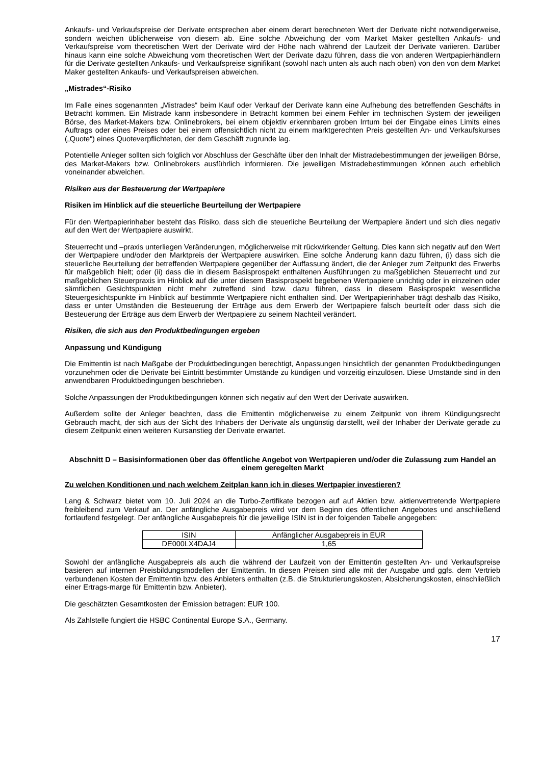Ankaufs- und Verkaufspreise der Derivate entsprechen aber einem derart berechneten Wert der Derivate nicht notwendigerweise, sondern weichen üblicherweise von diesem ab. Eine solche Abweichung der vom Market Maker gestellten Ankaufs- und Verkaufspreise vom theoretischen Wert der Derivate wird der Höhe nach während der Laufzeit der Derivate variieren. Darüber hinaus kann eine solche Abweichung vom theoretischen Wert der Derivate dazu führen, dass die von anderen Wertpapierhändlern für die Derivate gestellten Ankaufs- und Verkaufspreise signifikant (sowohl nach unten als auch nach oben) von den von dem Market Maker gestellten Ankaufs- und Verkaufspreisen abweichen.
„Mistrades“-Risiko
Im Falle eines sogenannten „Mistrades“ beim Kauf oder Verkauf der Derivate kann eine Aufhebung des betreffenden Geschäfts in Betracht kommen. Ein Mistrade kann insbesondere in Betracht kommen bei einem Fehler im technischen System der jeweiligen Börse, des Market-Makers bzw. Onlinebrokers, bei einem objektiv erkennbaren groben Irrtum bei der Eingabe eines Limits eines Auftrags oder eines Preises oder bei einem offensichtlich nicht zu einem marktgerechten Preis gestellten An- und Verkaufskurses („Quote“) eines Quoteverpflichteten, der dem Geschäft zugrunde lag.
Potentielle Anleger sollten sich folglich vor Abschluss der Geschäfte über den Inhalt der Mistradebestimmungen der jeweiligen Börse, des Market-Makers bzw. Onlinebrokers ausführlich informieren. Die jeweiligen Mistradebestimmungen können auch erheblich voneinander abweichen.
Risiken aus der Besteuerung der Wertpapiere
Risiken im Hinblick auf die steuerliche Beurteilung der Wertpapiere
Für den Wertpapierinhaber besteht das Risiko, dass sich die steuerliche Beurteilung der Wertpapiere ändert und sich dies negativ auf den Wert der Wertpapiere auswirkt.
Steuerrecht und –praxis unterliegen Veränderungen, möglicherweise mit rückwirkender Geltung. Dies kann sich negativ auf den Wert der Wertpapiere und/oder den Marktpreis der Wertpapiere auswirken. Eine solche Änderung kann dazu führen, (i) dass sich die steuerliche Beurteilung der betreffenden Wertpapiere gegenüber der Auffassung ändert, die der Anleger zum Zeitpunkt des Erwerbs für maßgeblich hielt; oder (ii) dass die in diesem Basisprospekt enthaltenen Ausführungen zu maßgeblichen Steuerrecht und zur maßgeblichen Steuerpraxis im Hinblick auf die unter diesem Basisprospekt begebenen Wertpapiere unrichtig oder in einzelnen oder sämtlichen Gesichtspunkten nicht mehr zutreffend sind bzw. dazu führen, dass in diesem Basisprospekt wesentliche Steuergesichtspunkte im Hinblick auf bestimmte Wertpapiere nicht enthalten sind. Der Wertpapierinhaber trägt deshalb das Risiko, dass er unter Umständen die Besteuerung der Erträge aus dem Erwerb der Wertpapiere falsch beurteilt oder dass sich die Besteuerung der Erträge aus dem Erwerb der Wertpapiere zu seinem Nachteil verändert.
Risiken, die sich aus den Produktbedingungen ergeben
Anpassung und Kündigung
Die Emittentin ist nach Maßgabe der Produktbedingungen berechtigt, Anpassungen hinsichtlich der genannten Produktbedingungen vorzunehmen oder die Derivate bei Eintritt bestimmter Umstände zu kündigen und vorzeitig einzulösen. Diese Umstände sind in den anwendbaren Produktbedingungen beschrieben.
Solche Anpassungen der Produktbedingungen können sich negativ auf den Wert der Derivate auswirken.
Außerdem sollte der Anleger beachten, dass die Emittentin möglicherweise zu einem Zeitpunkt von ihrem Kündigungsrecht Gebrauch macht, der sich aus der Sicht des Inhabers der Derivate als ungünstig darstellt, weil der Inhaber der Derivate gerade zu diesem Zeitpunkt einen weiteren Kursanstieg der Derivate erwartet.
Abschnitt D – Basisinformationen über das öffentliche Angebot von Wertpapieren und/oder die Zulassung zum Handel an einem geregelten Markt
Zu welchen Konditionen und nach welchem Zeitplan kann ich in dieses Wertpapier investieren?
Lang & Schwarz bietet vom 10. Juli 2024 an die Turbo-Zertifikate bezogen auf auf Aktien bzw. aktienvertretende Wertpapiere freibleibend zum Verkauf an. Der anfängliche Ausgabepreis wird vor dem Beginn des öffentlichen Angebotes und anschließend fortlaufend festgelegt. Der anfängliche Ausgabepreis für die jeweilige ISIN ist in der folgenden Tabelle angegeben:
| ISIN | Anfänglicher Ausgabepreis in EUR |
| DE000LX4DAJ4 | 1,65 |
Sowohl der anfängliche Ausgabepreis als auch die während der Laufzeit von der Emittentin gestellten An- und Verkaufspreise basieren auf internen Preisbildungsmodellen der Emittentin. In diesen Preisen sind alle mit der Ausgabe und ggfs. dem Vertrieb verbundenen Kosten der Emittentin bzw. des Anbieters enthalten (z.B. die Strukturierungskosten, Absicherungskosten, einschließlich einer Ertrags-marge für Emittentin bzw. Anbieter).
Die geschätzten Gesamtkosten der Emission betragen: EUR 100.
Als Zahlstelle fungiert die HSBC Continental Europe S.A., Germany.
17